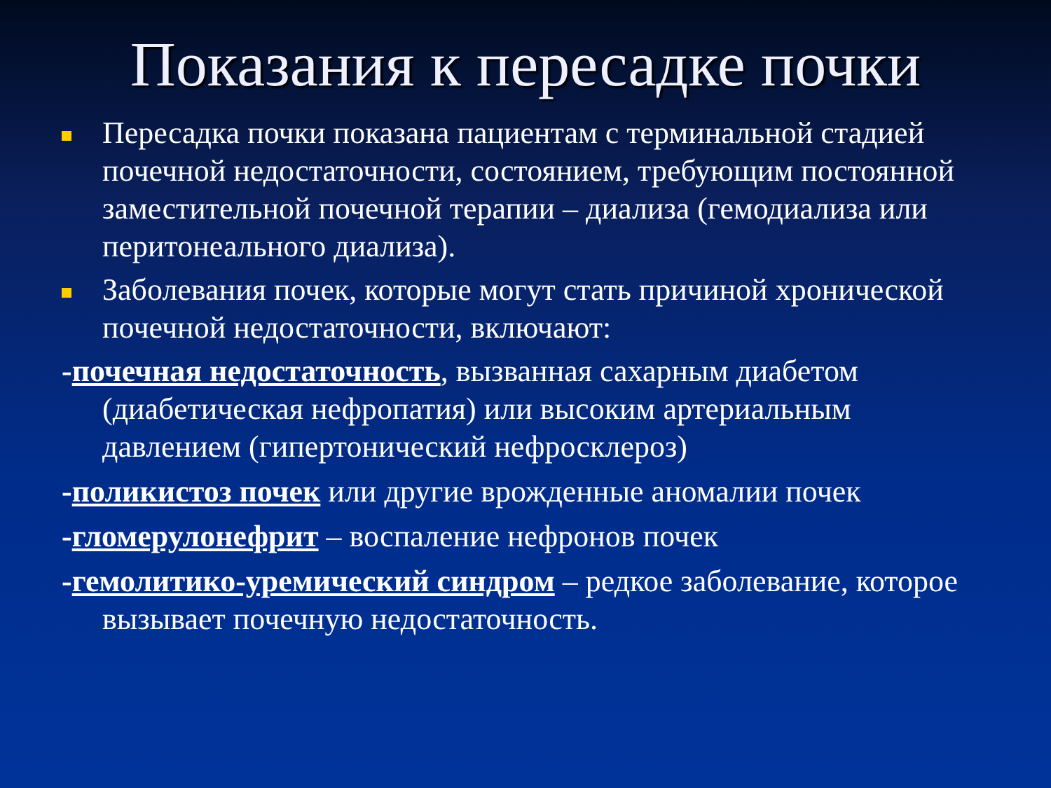Показания к пересадке почки
Пересадка почки показана пациентам с терминальной стадией почечной недостаточности, состоянием, требующим постоянной заместительной почечной терапии – диализа (гемодиализа или перитонеального диализа).
Заболевания почек, которые могут стать причиной хронической почечной недостаточности, включают:
-почечная недостаточность, вызванная сахарным диабетом (диабетическая нефропатия) или высоким артериальным давлением (гипертонический нефросклероз)
-поликистоз почек или другие врожденные аномалии почек
-гломерулонефрит – воспаление нефронов почек
-гемолитико-уремический синдром – редкое заболевание, которое вызывает почечную недостаточность.